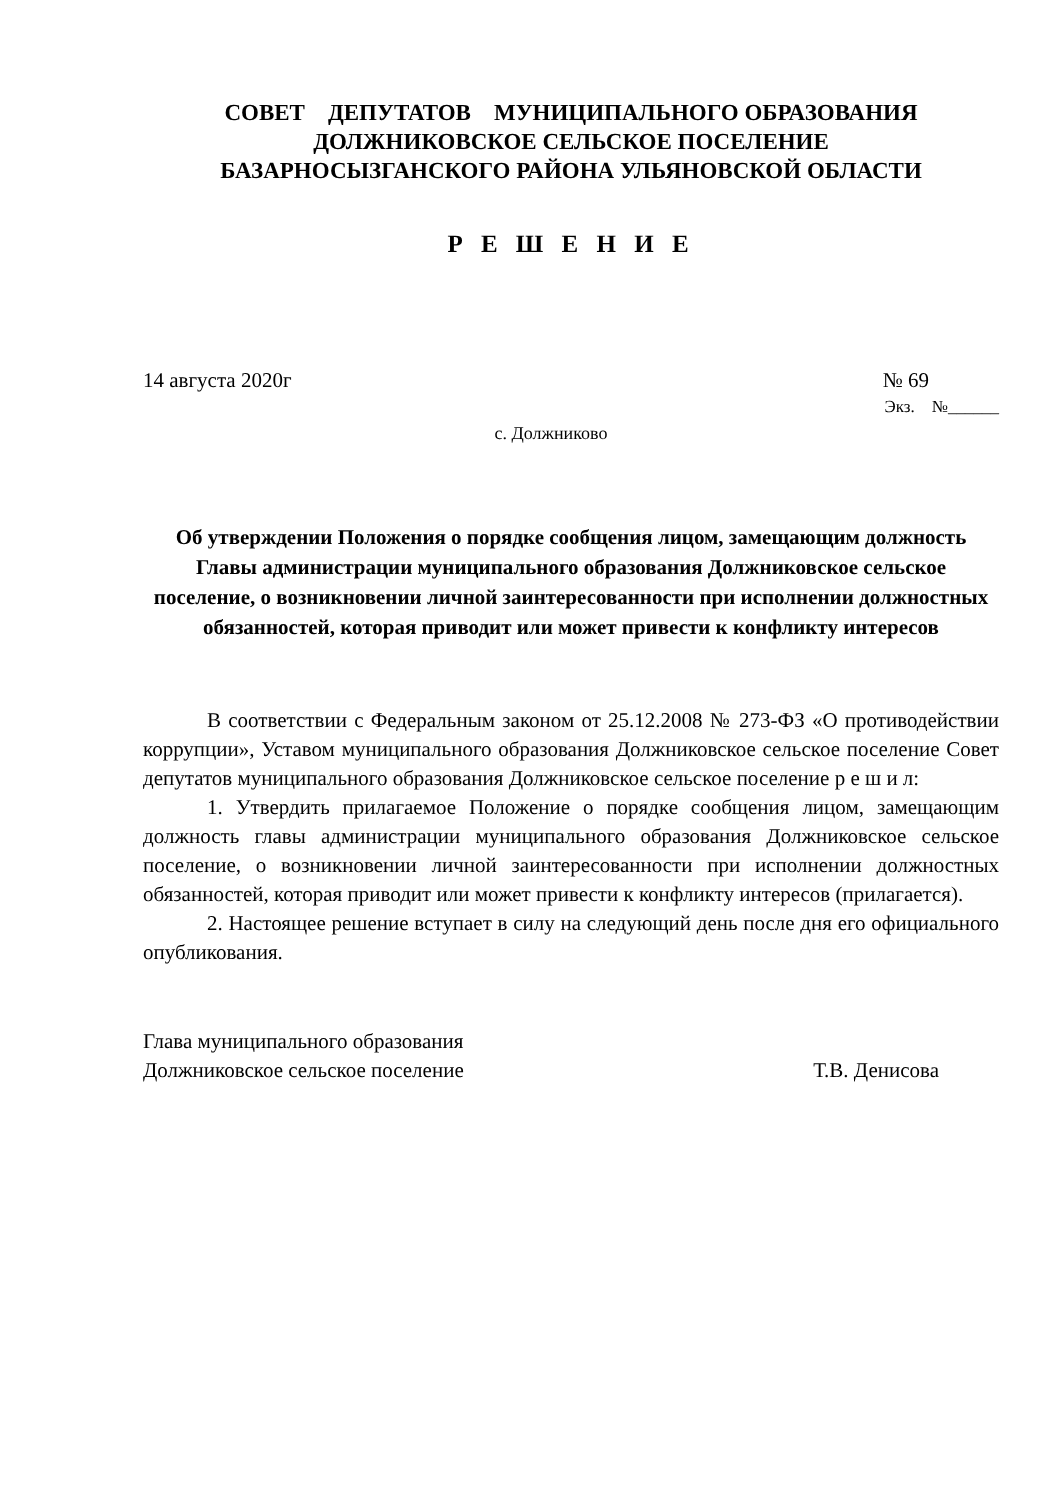СОВЕТ ДЕПУТАТОВ МУНИЦИПАЛЬНОГО ОБРАЗОВАНИЯ
ДОЛЖНИКОВСКОЕ СЕЛЬСКОЕ ПОСЕЛЕНИЕ
БАЗАРНОСЫЗГАНСКОГО РАЙОНА УЛЬЯНОВСКОЙ ОБЛАСТИ
Р Е Ш Е Н И Е
14 августа 2020г № 69
Экз. №______
с. Должниково
Об утверждении Положения о порядке сообщения лицом, замещающим должность Главы администрации муниципального образования Должниковское сельское поселение, о возникновении личной заинтересованности при исполнении должностных обязанностей, которая приводит или может привести к конфликту интересов
В соответствии с Федеральным законом от 25.12.2008 № 273-ФЗ «О противодействии коррупции», Уставом муниципального образования Должниковское сельское поселение Совет депутатов муниципального образования Должниковское сельское поселение р е ш и л:
1. Утвердить прилагаемое Положение о порядке сообщения лицом, замещающим должность главы администрации муниципального образования Должниковское сельское поселение, о возникновении личной заинтересованности при исполнении должностных обязанностей, которая приводит или может привести к конфликту интересов (прилагается).
2. Настоящее решение вступает в силу на следующий день после дня его официального опубликования.
Глава муниципального образования
Должниковское сельское поселение Т.В. Денисова